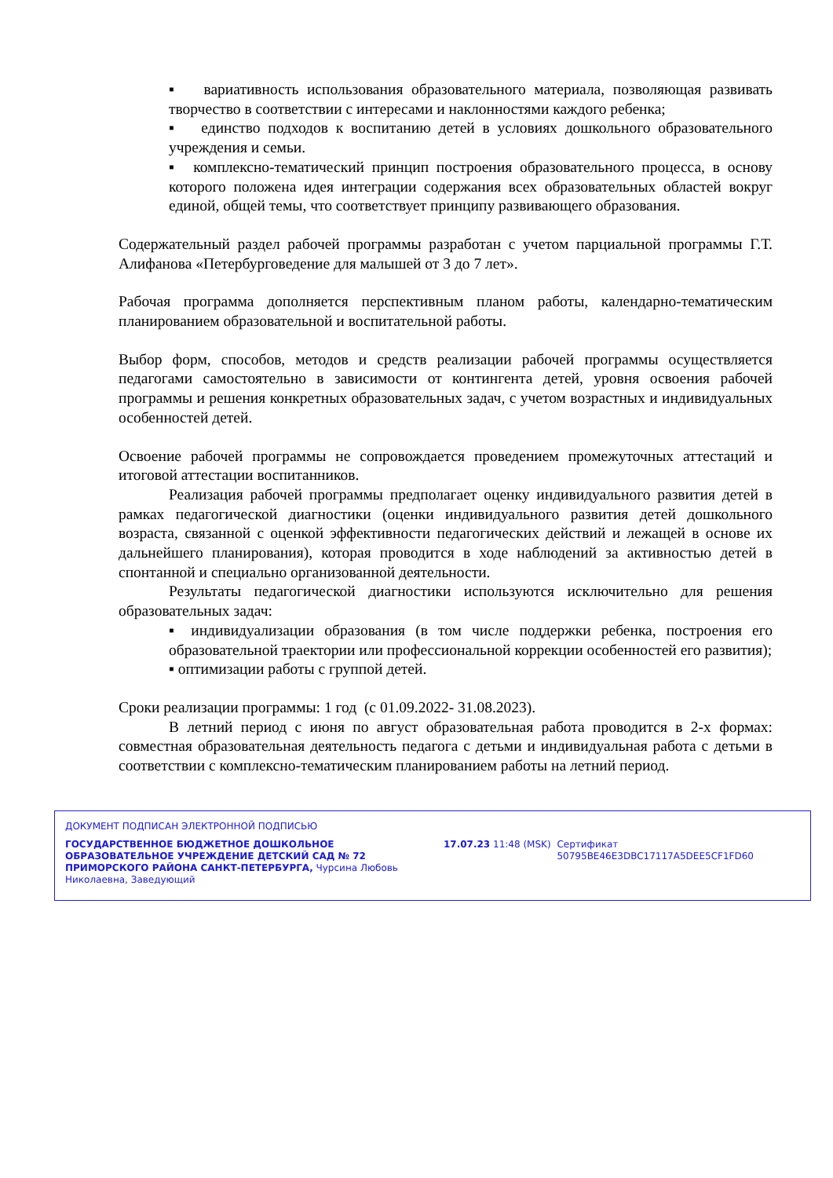▪ вариативность использования образовательного материала, позволяющая развивать творчество в соответствии с интересами и наклонностями каждого ребенка;
▪ единство подходов к воспитанию детей в условиях дошкольного образовательного учреждения и семьи.
▪ комплексно-тематический принцип построения образовательного процесса, в основу которого положена идея интеграции содержания всех образовательных областей вокруг единой, общей темы, что соответствует принципу развивающего образования.
Содержательный раздел рабочей программы разработан с учетом парциальной программы Г.Т. Алифанова «Петербурговедение для малышей от 3 до 7 лет».
Рабочая программа дополняется перспективным планом работы, календарно-тематическим планированием образовательной и воспитательной работы.
Выбор форм, способов, методов и средств реализации рабочей программы осуществляется педагогами самостоятельно в зависимости от контингента детей, уровня освоения рабочей программы и решения конкретных образовательных задач, с учетом возрастных и индивидуальных особенностей детей.
Освоение рабочей программы не сопровождается проведением промежуточных аттестаций и итоговой аттестации воспитанников.
Реализация рабочей программы предполагает оценку индивидуального развития детей в рамках педагогической диагностики (оценки индивидуального развития детей дошкольного возраста, связанной с оценкой эффективности педагогических действий и лежащей в основе их дальнейшего планирования), которая проводится в ходе наблюдений за активностью детей в спонтанной и специально организованной деятельности.
Результаты педагогической диагностики используются исключительно для решения образовательных задач:
▪ индивидуализации образования (в том числе поддержки ребенка, построения его образовательной траектории или профессиональной коррекции особенностей его развития);
▪ оптимизации работы с группой детей.
Сроки реализации программы: 1 год (с 01.09.2022- 31.08.2023).
В летний период с июня по август образовательная работа проводится в 2-х формах: совместная образовательная деятельность педагога с детьми и индивидуальная работа с детьми в соответствии с комплексно-тематическим планированием работы на летний период.
ДОКУМЕНТ ПОДПИСАН ЭЛЕКТРОННОЙ ПОДПИСЬЮ
ГОСУДАРСТВЕННОЕ БЮДЖЕТНОЕ ДОШКОЛЬНОЕ ОБРАЗОВАТЕЛЬНОЕ УЧРЕЖДЕНИЕ ДЕТСКИЙ САД № 72 ПРИМОРСКОГО РАЙОНА САНКТ-ПЕТЕРБУРГА, Чурсина Любовь Николаевна, Заведующий
17.07.23 11:48 (MSK) Сертификат 50795BE46E3DBC17117A5DEE5CF1FD60